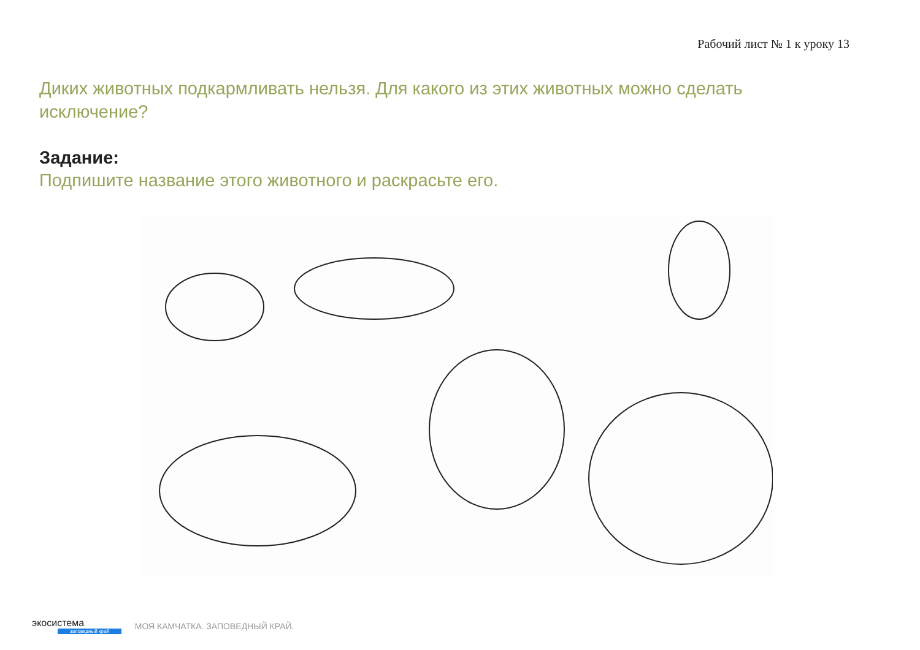Рабочий лист № 1 к уроку 13
Диких животных подкармливать нельзя. Для какого из этих животных можно сделать исключение?
Задание:
Подпишите название этого животного и раскрасьте его.
экосистема
заповедный край
МОЯ КАМЧАТКА. ЗАПОВЕДНЫЙ КРАЙ.